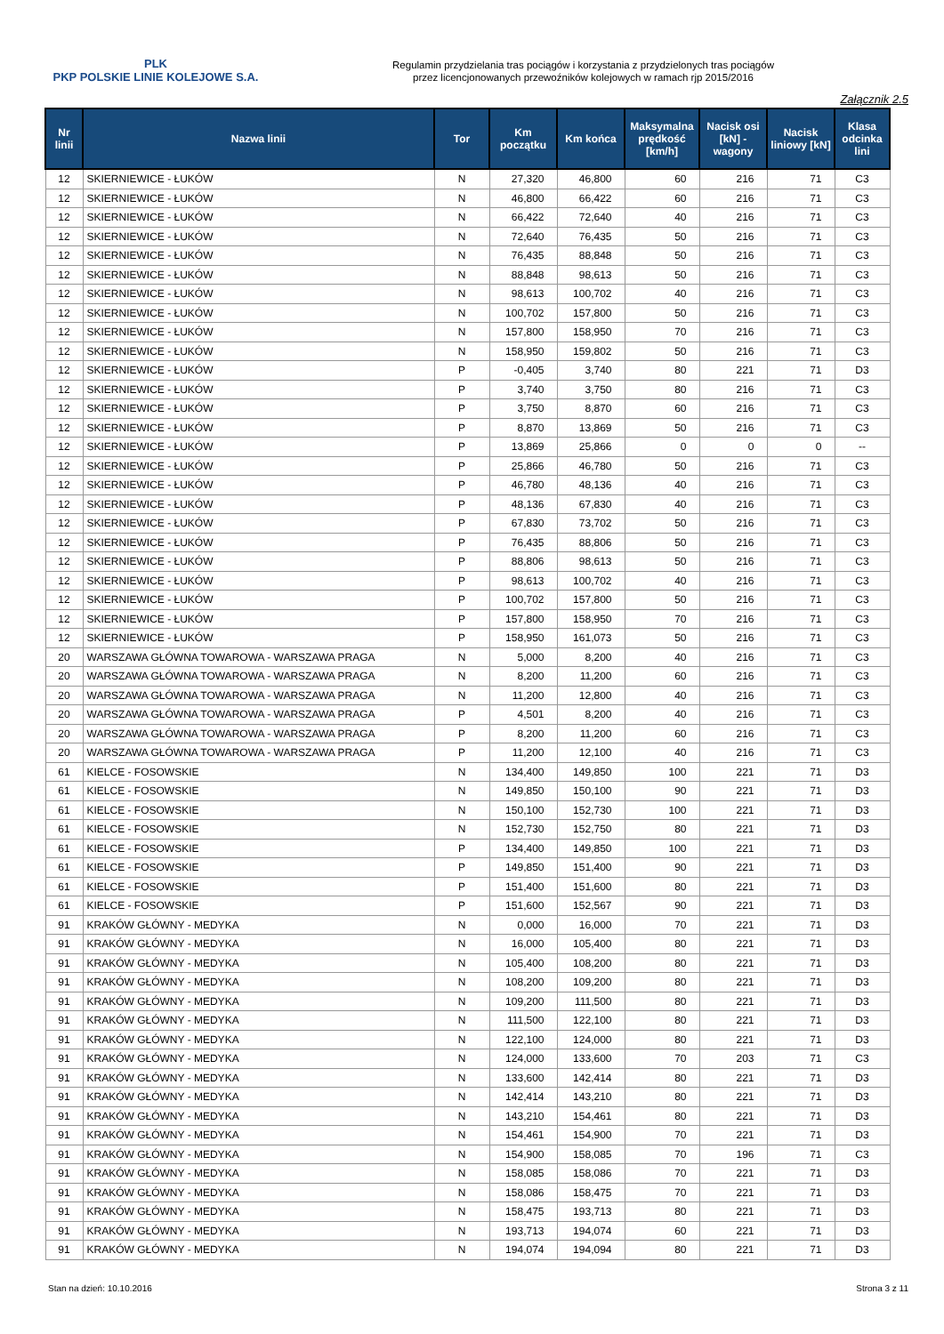PLK
PKP POLSKIE LINIE KOLEJOWE S.A.
Regulamin przydzielania tras pociągów i korzystania z przydzielonych tras pociągów
przez licencjonowanych przewoźników kolejowych w ramach rjp 2015/2016
Załącznik 2.5
| Nr linii | Nazwa linii | Tor | Km początku | Km końca | Maksymalna prędkość [km/h] | Nacisk osi [kN] - wagony | Nacisk liniowy [kN] | Klasa odcinka lini |
| --- | --- | --- | --- | --- | --- | --- | --- | --- |
| 12 | SKIERNIEWICE - ŁUKÓW | N | 27,320 | 46,800 | 60 | 216 | 71 | C3 |
| 12 | SKIERNIEWICE - ŁUKÓW | N | 46,800 | 66,422 | 60 | 216 | 71 | C3 |
| 12 | SKIERNIEWICE - ŁUKÓW | N | 66,422 | 72,640 | 40 | 216 | 71 | C3 |
| 12 | SKIERNIEWICE - ŁUKÓW | N | 72,640 | 76,435 | 50 | 216 | 71 | C3 |
| 12 | SKIERNIEWICE - ŁUKÓW | N | 76,435 | 88,848 | 50 | 216 | 71 | C3 |
| 12 | SKIERNIEWICE - ŁUKÓW | N | 88,848 | 98,613 | 50 | 216 | 71 | C3 |
| 12 | SKIERNIEWICE - ŁUKÓW | N | 98,613 | 100,702 | 40 | 216 | 71 | C3 |
| 12 | SKIERNIEWICE - ŁUKÓW | N | 100,702 | 157,800 | 50 | 216 | 71 | C3 |
| 12 | SKIERNIEWICE - ŁUKÓW | N | 157,800 | 158,950 | 70 | 216 | 71 | C3 |
| 12 | SKIERNIEWICE - ŁUKÓW | N | 158,950 | 159,802 | 50 | 216 | 71 | C3 |
| 12 | SKIERNIEWICE - ŁUKÓW | P | -0,405 | 3,740 | 80 | 221 | 71 | D3 |
| 12 | SKIERNIEWICE - ŁUKÓW | P | 3,740 | 3,750 | 80 | 216 | 71 | C3 |
| 12 | SKIERNIEWICE - ŁUKÓW | P | 3,750 | 8,870 | 60 | 216 | 71 | C3 |
| 12 | SKIERNIEWICE - ŁUKÓW | P | 8,870 | 13,869 | 50 | 216 | 71 | C3 |
| 12 | SKIERNIEWICE - ŁUKÓW | P | 13,869 | 25,866 | 0 | 0 | 0 | -- |
| 12 | SKIERNIEWICE - ŁUKÓW | P | 25,866 | 46,780 | 50 | 216 | 71 | C3 |
| 12 | SKIERNIEWICE - ŁUKÓW | P | 46,780 | 48,136 | 40 | 216 | 71 | C3 |
| 12 | SKIERNIEWICE - ŁUKÓW | P | 48,136 | 67,830 | 40 | 216 | 71 | C3 |
| 12 | SKIERNIEWICE - ŁUKÓW | P | 67,830 | 73,702 | 50 | 216 | 71 | C3 |
| 12 | SKIERNIEWICE - ŁUKÓW | P | 76,435 | 88,806 | 50 | 216 | 71 | C3 |
| 12 | SKIERNIEWICE - ŁUKÓW | P | 88,806 | 98,613 | 50 | 216 | 71 | C3 |
| 12 | SKIERNIEWICE - ŁUKÓW | P | 98,613 | 100,702 | 40 | 216 | 71 | C3 |
| 12 | SKIERNIEWICE - ŁUKÓW | P | 100,702 | 157,800 | 50 | 216 | 71 | C3 |
| 12 | SKIERNIEWICE - ŁUKÓW | P | 157,800 | 158,950 | 70 | 216 | 71 | C3 |
| 12 | SKIERNIEWICE - ŁUKÓW | P | 158,950 | 161,073 | 50 | 216 | 71 | C3 |
| 20 | WARSZAWA GŁÓWNA TOWAROWA - WARSZAWA PRAGA | N | 5,000 | 8,200 | 40 | 216 | 71 | C3 |
| 20 | WARSZAWA GŁÓWNA TOWAROWA - WARSZAWA PRAGA | N | 8,200 | 11,200 | 60 | 216 | 71 | C3 |
| 20 | WARSZAWA GŁÓWNA TOWAROWA - WARSZAWA PRAGA | N | 11,200 | 12,800 | 40 | 216 | 71 | C3 |
| 20 | WARSZAWA GŁÓWNA TOWAROWA - WARSZAWA PRAGA | P | 4,501 | 8,200 | 40 | 216 | 71 | C3 |
| 20 | WARSZAWA GŁÓWNA TOWAROWA - WARSZAWA PRAGA | P | 8,200 | 11,200 | 60 | 216 | 71 | C3 |
| 20 | WARSZAWA GŁÓWNA TOWAROWA - WARSZAWA PRAGA | P | 11,200 | 12,100 | 40 | 216 | 71 | C3 |
| 61 | KIELCE - FOSOWSKIE | N | 134,400 | 149,850 | 100 | 221 | 71 | D3 |
| 61 | KIELCE - FOSOWSKIE | N | 149,850 | 150,100 | 90 | 221 | 71 | D3 |
| 61 | KIELCE - FOSOWSKIE | N | 150,100 | 152,730 | 100 | 221 | 71 | D3 |
| 61 | KIELCE - FOSOWSKIE | N | 152,730 | 152,750 | 80 | 221 | 71 | D3 |
| 61 | KIELCE - FOSOWSKIE | P | 134,400 | 149,850 | 100 | 221 | 71 | D3 |
| 61 | KIELCE - FOSOWSKIE | P | 149,850 | 151,400 | 90 | 221 | 71 | D3 |
| 61 | KIELCE - FOSOWSKIE | P | 151,400 | 151,600 | 80 | 221 | 71 | D3 |
| 61 | KIELCE - FOSOWSKIE | P | 151,600 | 152,567 | 90 | 221 | 71 | D3 |
| 91 | KRAKÓW GŁÓWNY - MEDYKA | N | 0,000 | 16,000 | 70 | 221 | 71 | D3 |
| 91 | KRAKÓW GŁÓWNY - MEDYKA | N | 16,000 | 105,400 | 80 | 221 | 71 | D3 |
| 91 | KRAKÓW GŁÓWNY - MEDYKA | N | 105,400 | 108,200 | 80 | 221 | 71 | D3 |
| 91 | KRAKÓW GŁÓWNY - MEDYKA | N | 108,200 | 109,200 | 80 | 221 | 71 | D3 |
| 91 | KRAKÓW GŁÓWNY - MEDYKA | N | 109,200 | 111,500 | 80 | 221 | 71 | D3 |
| 91 | KRAKÓW GŁÓWNY - MEDYKA | N | 111,500 | 122,100 | 80 | 221 | 71 | D3 |
| 91 | KRAKÓW GŁÓWNY - MEDYKA | N | 122,100 | 124,000 | 80 | 221 | 71 | D3 |
| 91 | KRAKÓW GŁÓWNY - MEDYKA | N | 124,000 | 133,600 | 70 | 203 | 71 | C3 |
| 91 | KRAKÓW GŁÓWNY - MEDYKA | N | 133,600 | 142,414 | 80 | 221 | 71 | D3 |
| 91 | KRAKÓW GŁÓWNY - MEDYKA | N | 142,414 | 143,210 | 80 | 221 | 71 | D3 |
| 91 | KRAKÓW GŁÓWNY - MEDYKA | N | 143,210 | 154,461 | 80 | 221 | 71 | D3 |
| 91 | KRAKÓW GŁÓWNY - MEDYKA | N | 154,461 | 154,900 | 70 | 221 | 71 | D3 |
| 91 | KRAKÓW GŁÓWNY - MEDYKA | N | 154,900 | 158,085 | 70 | 196 | 71 | C3 |
| 91 | KRAKÓW GŁÓWNY - MEDYKA | N | 158,085 | 158,086 | 70 | 221 | 71 | D3 |
| 91 | KRAKÓW GŁÓWNY - MEDYKA | N | 158,086 | 158,475 | 70 | 221 | 71 | D3 |
| 91 | KRAKÓW GŁÓWNY - MEDYKA | N | 158,475 | 193,713 | 80 | 221 | 71 | D3 |
| 91 | KRAKÓW GŁÓWNY - MEDYKA | N | 193,713 | 194,074 | 60 | 221 | 71 | D3 |
| 91 | KRAKÓW GŁÓWNY - MEDYKA | N | 194,074 | 194,094 | 80 | 221 | 71 | D3 |
Stan na dzień: 10.10.2016 Strona 3 z 11